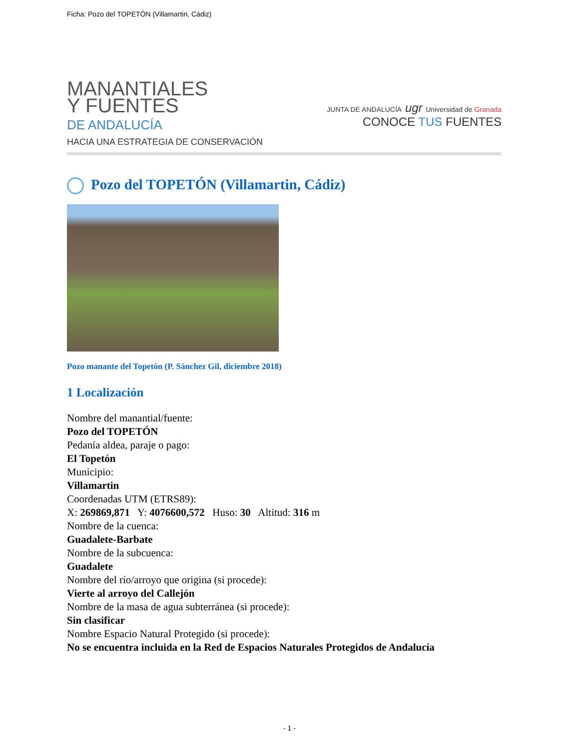Ficha: Pozo del TOPETÓN (Villamartin, Cádiz)
MANANTIALES
Y FUENTES
DE ANDALUCÍA
HACIA UNA ESTRATEGIA DE CONSERVACIÓN
JUNTA DE ANDALUCÍA ugr Universidad de Granada
CONOCE TUS FUENTES
Pozo del TOPETÓN (Villamartin, Cádiz)
Pozo manante del Topetón (P. Sánchez Gil, diciembre 2018)
1 Localización
Nombre del manantial/fuente:
Pozo del TOPETÓN
Pedanía aldea, paraje o pago:
El Topetón
Municipio:
Villamartin
Coordenadas UTM (ETRS89):
X: 269869,871 Y: 4076600,572 Huso: 30 Altitud: 316 m
Nombre de la cuenca:
Guadalete-Barbate
Nombre de la subcuenca:
Guadalete
Nombre del río/arroyo que origina (si procede):
Vierte al arroyo del Callejón
Nombre de la masa de agua subterránea (si procede):
Sin clasificar
Nombre Espacio Natural Protegido (si procede):
No se encuentra incluida en la Red de Espacios Naturales Protegidos de Andalucía
- 1 -